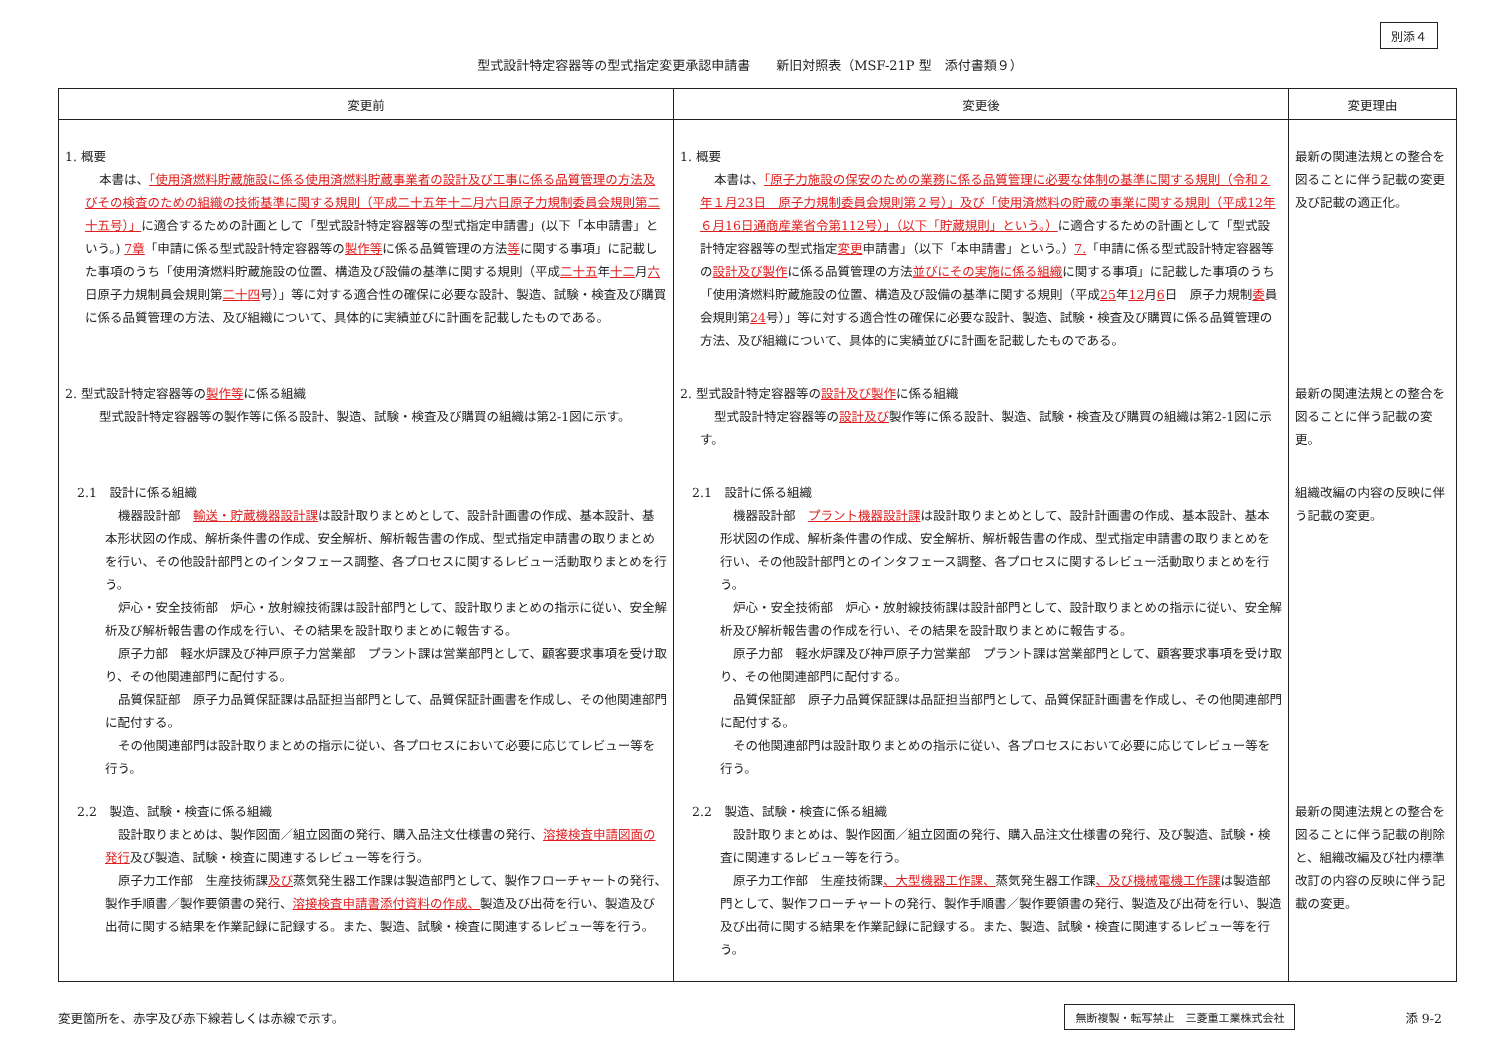別添４
型式設計特定容器等の型式指定変更承認申請書　　新旧対照表（MSF-21P 型　添付書類９）
| 変更前 | 変更後 | 変更理由 |
| --- | --- | --- |
| 1. 概要 本書は、 「使用済燃料貯蔵施設に係る使用済燃料貯蔵事業者の設計及び工事に係る品質管理の方法及びその検査のための組織の技術基準に関する規則（平成二十五年十二月六日原子力規制委員会規則第二十五号）」 に適合するための計画として「型式設計特定容器等の型式指定申請書」(以下「本申請書」という。) 7章 「申請に係る型式設計特定容器等の 製作等 に係る品質管理の方法 等 に関する事項」に記載した事項のうち「使用済燃料貯蔵施設の位置、構造及び設備の基準に関する規則（平成 二十五 年 十二 月 六 日原子力規制員会規則第 二十四 号）」等に対する適合性の確保に必要な設計、製造、試験・検査及び購買に係る品質管理の方法、及び組織について、具体的に実績並びに計画を記載したものである。 | 1. 概要 本書は、 「原子力施設の保安のための業務に係る品質管理に必要な体制の基準に関する規則（令和２年１月23日 原子力規制委員会規則第２号）」及び「使用済燃料の貯蔵の事業に関する規則（平成12年６月16日通商産業省令第112号）」（以下「貯蔵規則」という。） に適合するための計画として「型式設計特定容器等の型式指定 変更 申請書」（以下「本申請書」という。） 7. 「申請に係る型式設計特定容器等の 設計及び製作 に係る品質管理の方法 並びにその実施に係る組織 に関する事項」に記載した事項のうち「使用済燃料貯蔵施設の位置、構造及び設備の基準に関する規則（平成 25 年 12 月 6 日 原子力規制 委 員会規則第 24 号）」等に対する適合性の確保に必要な設計、製造、試験・検査及び購買に係る品質管理の方法、及び組織について、具体的に実績並びに計画を記載したものである。 | 最新の関連法規との整合を図ることに伴う記載の変更及び記載の適正化。 |
| 2. 型式設計特定容器等の 製作等 に係る組織 型式設計特定容器等の製作等に係る設計、製造、試験・検査及び購買の組織は第2-1図に示す。 | 2. 型式設計特定容器等の 設計及び製作 に係る組織 型式設計特定容器等の 設計及び 製作等に係る設計、製造、試験・検査及び購買の組織は第2-1図に示す。 | 最新の関連法規との整合を図ることに伴う記載の変更。 |
| 2.1 設計に係る組織 機器設計部 輸送・貯蔵機器設計課 は設計取りまとめとして、設計計画書の作成、基本設計、基本形状図の作成、解析条件書の作成、安全解析、解析報告書の作成、型式指定申請書の取りまとめを行い、その他設計部門とのインタフェース調整、各プロセスに関するレビュー活動取りまとめを行う。 炉心・安全技術部 炉心・放射線技術課は設計部門として、設計取りまとめの指示に従い、安全解析及び解析報告書の作成を行い、その結果を設計取りまとめに報告する。 原子力部 軽水炉課及び神戸原子力営業部 プラント課は営業部門として、顧客要求事項を受け取り、その他関連部門に配付する。 品質保証部 原子力品質保証課は品証担当部門として、品質保証計画書を作成し、その他関連部門に配付する。 その他関連部門は設計取りまとめの指示に従い、各プロセスにおいて必要に応じてレビュー等を行う。 | 2.1 設計に係る組織 機器設計部 プラント機器設計課 は設計取りまとめとして、設計計画書の作成、基本設計、基本形状図の作成、解析条件書の作成、安全解析、解析報告書の作成、型式指定申請書の取りまとめを行い、その他設計部門とのインタフェース調整、各プロセスに関するレビュー活動取りまとめを行う。 炉心・安全技術部 炉心・放射線技術課は設計部門として、設計取りまとめの指示に従い、安全解析及び解析報告書の作成を行い、その結果を設計取りまとめに報告する。 原子力部 軽水炉課及び神戸原子力営業部 プラント課は営業部門として、顧客要求事項を受け取り、その他関連部門に配付する。 品質保証部 原子力品質保証課は品証担当部門として、品質保証計画書を作成し、その他関連部門に配付する。 その他関連部門は設計取りまとめの指示に従い、各プロセスにおいて必要に応じてレビュー等を行う。 | 組織改編の内容の反映に伴う記載の変更。 |
| 2.2 製造、試験・検査に係る組織 設計取りまとめは、製作図面／組立図面の発行、購入品注文仕様書の発行、 溶接検査申請図面の発行 及び製造、試験・検査に関連するレビュー等を行う。 原子力工作部 生産技術課 及び 蒸気発生器工作課は製造部門として、製作フローチャートの発行、製作手順書／製作要領書の発行、 溶接検査申請書添付資料の作成、 製造及び出荷を行い、製造及び出荷に関する結果を作業記録に記録する。また、製造、試験・検査に関連するレビュー等を行う。 | 2.2 製造、試験・検査に係る組織 設計取りまとめは、製作図面／組立図面の発行、購入品注文仕様書の発行、及び製造、試験・検査に関連するレビュー等を行う。 原子力工作部 生産技術課 、大型機器工作課、 蒸気発生器工作課 、及び機械電機工作課 は製造部門として、製作フローチャートの発行、製作手順書／製作要領書の発行、製造及び出荷を行い、製造及び出荷に関する結果を作業記録に記録する。また、製造、試験・検査に関連するレビュー等を行う。 | 最新の関連法規との整合を図ることに伴う記載の削除と、組織改編及び社内標準改訂の内容の反映に伴う記載の変更。 |
変更箇所を、赤字及び赤下線若しくは赤線で示す。 無断複製・転写禁止　三菱重工業株式会社 添 9-2